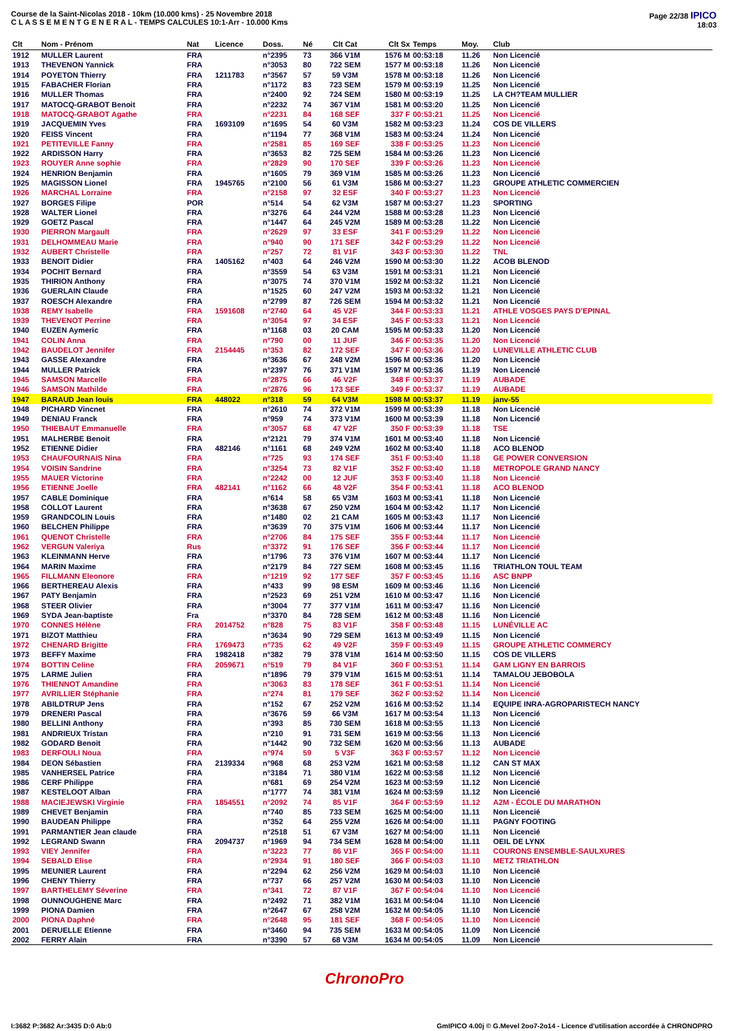Course de la Saint-Nicolas 2018 - 10km (10.000 kms) - 25 Novembre 2018
C L A S S E M E N T G E N E R A L - TEMPS CALCULES 10:1-Arr - 10.000 Kms
Page 22/38 IPICO
18:03
| Clt | Nom - Prénom | Nat | Licence | Doss. | Né | Clt Cat | Clt Sx | Temps | Moy. | Club |
| --- | --- | --- | --- | --- | --- | --- | --- | --- | --- | --- |
| 1912 | MULLER Laurent | FRA | | n°2395 | 73 | 366 V1M | 1576 M | 00:53:18 | 11.26 | Non Licencié |
| 1913 | THEVENON Yannick | FRA | | n°3053 | 80 | 722 SEM | 1577 M | 00:53:18 | 11.26 | Non Licencié |
| 1914 | POYETON Thierry | FRA | 1211783 | n°3567 | 57 | 59 V3M | 1578 M | 00:53:18 | 11.26 | Non Licencié |
| 1915 | FABACHER Florian | FRA | | n°1172 | 83 | 723 SEM | 1579 M | 00:53:19 | 11.25 | Non Licencié |
| 1916 | MULLER Thomas | FRA | | n°2400 | 92 | 724 SEM | 1580 M | 00:53:19 | 11.25 | LA CH?TEAM MULLIER |
| 1917 | MATOCQ-GRABOT Benoit | FRA | | n°2232 | 74 | 367 V1M | 1581 M | 00:53:20 | 11.25 | Non Licencié |
| 1918 | MATOCQ-GRABOT Agathe | FRA | | n°2231 | 84 | 168 SEF | 337 F | 00:53:21 | 11.25 | Non Licencié |
| 1919 | JACQUEMIN Yves | FRA | 1693109 | n°1695 | 54 | 60 V3M | 1582 M | 00:53:23 | 11.24 | COS DE VILLERS |
| 1920 | FEISS Vincent | FRA | | n°1194 | 77 | 368 V1M | 1583 M | 00:53:24 | 11.24 | Non Licencié |
| 1921 | PETITEVILLE Fanny | FRA | | n°2581 | 85 | 169 SEF | 338 F | 00:53:25 | 11.23 | Non Licencié |
| 1922 | ARDISSON Harry | FRA | | n°3653 | 82 | 725 SEM | 1584 M | 00:53:26 | 11.23 | Non Licencié |
| 1923 | ROUYER Anne sophie | FRA | | n°2829 | 90 | 170 SEF | 339 F | 00:53:26 | 11.23 | Non Licencié |
| 1924 | HENRION Benjamin | FRA | | n°1605 | 79 | 369 V1M | 1585 M | 00:53:26 | 11.23 | Non Licencié |
| 1925 | MAGISSON Lionel | FRA | 1945765 | n°2100 | 56 | 61 V3M | 1586 M | 00:53:27 | 11.23 | GROUPE ATHLETIC COMMERCIEN |
| 1926 | MARCHAL Lorraine | FRA | | n°2158 | 97 | 32 ESF | 340 F | 00:53:27 | 11.23 | Non Licencié |
| 1927 | BORGES Filipe | POR | | n°514 | 54 | 62 V3M | 1587 M | 00:53:27 | 11.23 | SPORTING |
| 1928 | WALTER Lionel | FRA | | n°3276 | 64 | 244 V2M | 1588 M | 00:53:28 | 11.23 | Non Licencié |
| 1929 | GOETZ Pascal | FRA | | n°1447 | 64 | 245 V2M | 1589 M | 00:53:28 | 11.22 | Non Licencié |
| 1930 | PIERRON Margault | FRA | | n°2629 | 97 | 33 ESF | 341 F | 00:53:29 | 11.22 | Non Licencié |
| 1931 | DELHOMMEAU Marie | FRA | | n°940 | 90 | 171 SEF | 342 F | 00:53:29 | 11.22 | Non Licencié |
| 1932 | AUBERT Christelle | FRA | | n°257 | 72 | 81 V1F | 343 F | 00:53:30 | 11.22 | TNL |
| 1933 | BENOIT Didier | FRA | 1405162 | n°403 | 64 | 246 V2M | 1590 M | 00:53:30 | 11.22 | ACOB BLENOD |
| 1934 | POCHIT Bernard | FRA | | n°3559 | 54 | 63 V3M | 1591 M | 00:53:31 | 11.21 | Non Licencié |
| 1935 | THIRION Anthony | FRA | | n°3075 | 74 | 370 V1M | 1592 M | 00:53:32 | 11.21 | Non Licencié |
| 1936 | GUERLAIN Claude | FRA | | n°1525 | 60 | 247 V2M | 1593 M | 00:53:32 | 11.21 | Non Licencié |
| 1937 | ROESCH Alexandre | FRA | | n°2799 | 87 | 726 SEM | 1594 M | 00:53:32 | 11.21 | Non Licencié |
| 1938 | REMY Isabelle | FRA | 1591608 | n°2740 | 64 | 45 V2F | 344 F | 00:53:33 | 11.21 | ATHLE VOSGES PAYS D'EPINAL |
| 1939 | THEVENOT Perrine | FRA | | n°3054 | 97 | 34 ESF | 345 F | 00:53:33 | 11.21 | Non Licencié |
| 1940 | EUZEN Aymeric | FRA | | n°1168 | 03 | 20 CAM | 1595 M | 00:53:33 | 11.20 | Non Licencié |
| 1941 | COLIN Anna | FRA | | n°790 | 00 | 11 JUF | 346 F | 00:53:35 | 11.20 | Non Licencié |
| 1942 | BAUDELOT Jennifer | FRA | 2154445 | n°353 | 82 | 172 SEF | 347 F | 00:53:36 | 11.20 | LUNEVILLE ATHLETIC CLUB |
| 1943 | GASSE Alexandre | FRA | | n°3636 | 67 | 248 V2M | 1596 M | 00:53:36 | 11.20 | Non Licencié |
| 1944 | MULLER Patrick | FRA | | n°2397 | 76 | 371 V1M | 1597 M | 00:53:36 | 11.19 | Non Licencié |
| 1945 | SAMSON Marcelle | FRA | | n°2875 | 66 | 46 V2F | 348 F | 00:53:37 | 11.19 | AUBADE |
| 1946 | SAMSON Mathilde | FRA | | n°2876 | 96 | 173 SEF | 349 F | 00:53:37 | 11.19 | AUBADE |
| 1947 | BARAUD Jean louis | FRA | 448022 | n°318 | 59 | 64 V3M | 1598 M | 00:53:37 | 11.19 | janv-55 |
| 1948 | PICHARD Vincnet | FRA | | n°2610 | 74 | 372 V1M | 1599 M | 00:53:39 | 11.18 | Non Licencié |
| 1949 | DENIAU Franck | FRA | | n°959 | 74 | 373 V1M | 1600 M | 00:53:39 | 11.18 | Non Licencié |
| 1950 | THIEBAUT Emmanuelle | FRA | | n°3057 | 68 | 47 V2F | 350 F | 00:53:39 | 11.18 | TSE |
| 1951 | MALHERBE Benoit | FRA | | n°2121 | 79 | 374 V1M | 1601 M | 00:53:40 | 11.18 | Non Licencié |
| 1952 | ETIENNE Didier | FRA | 482146 | n°1161 | 68 | 249 V2M | 1602 M | 00:53:40 | 11.18 | ACO BLENOD |
| 1953 | CHAUFOURNAIS Nina | FRA | | n°725 | 93 | 174 SEF | 351 F | 00:53:40 | 11.18 | GE POWER CONVERSION |
| 1954 | VOISIN Sandrine | FRA | | n°3254 | 73 | 82 V1F | 352 F | 00:53:40 | 11.18 | METROPOLE GRAND NANCY |
| 1955 | MAUER Victorine | FRA | | n°2242 | 00 | 12 JUF | 353 F | 00:53:40 | 11.18 | Non Licencié |
| 1956 | ETIENNE Joelle | FRA | 482141 | n°1162 | 66 | 48 V2F | 354 F | 00:53:41 | 11.18 | ACO BLENOD |
| 1957 | CABLE Dominique | FRA | | n°614 | 58 | 65 V3M | 1603 M | 00:53:41 | 11.18 | Non Licencié |
| 1958 | COLLOT Laurent | FRA | | n°3638 | 67 | 250 V2M | 1604 M | 00:53:42 | 11.17 | Non Licencié |
| 1959 | GRANDCOLIN Louis | FRA | | n°1480 | 02 | 21 CAM | 1605 M | 00:53:43 | 11.17 | Non Licencié |
| 1960 | BELCHEN Philippe | FRA | | n°3639 | 70 | 375 V1M | 1606 M | 00:53:44 | 11.17 | Non Licencié |
| 1961 | QUENOT Christelle | FRA | | n°2706 | 84 | 175 SEF | 355 F | 00:53:44 | 11.17 | Non Licencié |
| 1962 | VERGUN Valeriya | Rus | | n°3372 | 91 | 176 SEF | 356 F | 00:53:44 | 11.17 | Non Licencié |
| 1963 | KLEINMANN Herve | FRA | | n°1796 | 73 | 376 V1M | 1607 M | 00:53:44 | 11.17 | Non Licencié |
| 1964 | MARIN Maxime | FRA | | n°2179 | 84 | 727 SEM | 1608 M | 00:53:45 | 11.16 | TRIATHLON TOUL TEAM |
| 1965 | FILLMANN Eleonore | FRA | | n°1219 | 92 | 177 SEF | 357 F | 00:53:45 | 11.16 | ASC BNPP |
| 1966 | BERTHEREAU Alexis | FRA | | n°433 | 99 | 98 ESM | 1609 M | 00:53:46 | 11.16 | Non Licencié |
| 1967 | PATY Benjamin | FRA | | n°2523 | 69 | 251 V2M | 1610 M | 00:53:47 | 11.16 | Non Licencié |
| 1968 | STEER Olivier | FRA | | n°3004 | 77 | 377 V1M | 1611 M | 00:53:47 | 11.16 | Non Licencié |
| 1969 | SYDA Jean-baptiste | Fra | | n°3370 | 84 | 728 SEM | 1612 M | 00:53:48 | 11.16 | Non Licencié |
| 1970 | CONNES Hélène | FRA | 2014752 | n°828 | 75 | 83 V1F | 358 F | 00:53:48 | 11.15 | LUNÉVILLE AC |
| 1971 | BIZOT Matthieu | FRA | | n°3634 | 90 | 729 SEM | 1613 M | 00:53:49 | 11.15 | Non Licencié |
| 1972 | CHENARD Brigitte | FRA | 1769473 | n°735 | 62 | 49 V2F | 359 F | 00:53:49 | 11.15 | GROUPE ATHLETIC COMMERCY |
| 1973 | BEFFY Maxime | FRA | 1982418 | n°382 | 79 | 378 V1M | 1614 M | 00:53:50 | 11.15 | COS DE VILLERS |
| 1974 | BOTTIN Celine | FRA | 2059671 | n°519 | 79 | 84 V1F | 360 F | 00:53:51 | 11.14 | GAM LIGNY EN BARROIS |
| 1975 | LARME Julien | FRA | | n°1896 | 79 | 379 V1M | 1615 M | 00:53:51 | 11.14 | TAMALOU JEBOBOLA |
| 1976 | THIENNOT Amandine | FRA | | n°3063 | 83 | 178 SEF | 361 F | 00:53:51 | 11.14 | Non Licencié |
| 1977 | AVRILLIER Stéphanie | FRA | | n°274 | 81 | 179 SEF | 362 F | 00:53:52 | 11.14 | Non Licencié |
| 1978 | ABILDTRUP Jens | FRA | | n°152 | 67 | 252 V2M | 1616 M | 00:53:52 | 11.14 | EQUIPE INRA-AGROPARISTECH NANCY |
| 1979 | DRENERI Pascal | FRA | | n°3676 | 59 | 66 V3M | 1617 M | 00:53:54 | 11.13 | Non Licencié |
| 1980 | BELLINI Anthony | FRA | | n°393 | 85 | 730 SEM | 1618 M | 00:53:55 | 11.13 | Non Licencié |
| 1981 | ANDRIEUX Tristan | FRA | | n°210 | 91 | 731 SEM | 1619 M | 00:53:56 | 11.13 | Non Licencié |
| 1982 | GODARD Benoit | FRA | | n°1442 | 90 | 732 SEM | 1620 M | 00:53:56 | 11.13 | AUBADE |
| 1983 | DERFOULI Noua | FRA | | n°974 | 59 | 5 V3F | 363 F | 00:53:57 | 11.12 | Non Licencié |
| 1984 | DEON Sébastien | FRA | 2139334 | n°968 | 68 | 253 V2M | 1621 M | 00:53:58 | 11.12 | CAN ST MAX |
| 1985 | VANHERSEL Patrice | FRA | | n°3184 | 71 | 380 V1M | 1622 M | 00:53:58 | 11.12 | Non Licencié |
| 1986 | CERF Philippe | FRA | | n°681 | 69 | 254 V2M | 1623 M | 00:53:59 | 11.12 | Non Licencié |
| 1987 | KESTELOOT Alban | FRA | | n°1777 | 74 | 381 V1M | 1624 M | 00:53:59 | 11.12 | Non Licencié |
| 1988 | MACIEJEWSKI Virginie | FRA | 1854551 | n°2092 | 74 | 85 V1F | 364 F | 00:53:59 | 11.12 | A2M - ÉCOLE DU MARATHON |
| 1989 | CHEVET Benjamin | FRA | | n°740 | 85 | 733 SEM | 1625 M | 00:54:00 | 11.11 | Non Licencié |
| 1990 | BAUDEAN Philippe | FRA | | n°352 | 64 | 255 V2M | 1626 M | 00:54:00 | 11.11 | PAGNY FOOTING |
| 1991 | PARMANTIER Jean claude | FRA | | n°2518 | 51 | 67 V3M | 1627 M | 00:54:00 | 11.11 | Non Licencié |
| 1992 | LEGRAND Swann | FRA | 2094737 | n°1969 | 94 | 734 SEM | 1628 M | 00:54:00 | 11.11 | OEIL DE LYNX |
| 1993 | VIEY Jennifer | FRA | | n°3223 | 77 | 86 V1F | 365 F | 00:54:00 | 11.11 | COURONS ENSEMBLE-SAULXURES |
| 1994 | SEBALD Elise | FRA | | n°2934 | 91 | 180 SEF | 366 F | 00:54:03 | 11.10 | METZ TRIATHLON |
| 1995 | MEUNIER Laurent | FRA | | n°2294 | 62 | 256 V2M | 1629 M | 00:54:03 | 11.10 | Non Licencié |
| 1996 | CHENY Thierry | FRA | | n°737 | 66 | 257 V2M | 1630 M | 00:54:03 | 11.10 | Non Licencié |
| 1997 | BARTHELEMY Séverine | FRA | | n°341 | 72 | 87 V1F | 367 F | 00:54:04 | 11.10 | Non Licencié |
| 1998 | OUNNOUGHENE Marc | FRA | | n°2492 | 71 | 382 V1M | 1631 M | 00:54:04 | 11.10 | Non Licencié |
| 1999 | PIONA Damien | FRA | | n°2647 | 67 | 258 V2M | 1632 M | 00:54:05 | 11.10 | Non Licencié |
| 2000 | PIONA Daphné | FRA | | n°2648 | 95 | 181 SEF | 368 F | 00:54:05 | 11.10 | Non Licencié |
| 2001 | DERUELLE Etienne | FRA | | n°3460 | 94 | 735 SEM | 1633 M | 00:54:05 | 11.09 | Non Licencié |
| 2002 | FERRY Alain | FRA | | n°3390 | 57 | 68 V3M | 1634 M | 00:54:05 | 11.09 | Non Licencié |
ChronoPro
I:3682 P:3682 Ar:3435 D:0 Ab:0 GmIPICO 4.00j © G.Mevel 2oo7-2o14 - Licence d'utilisation accordée à CHRONOPRO